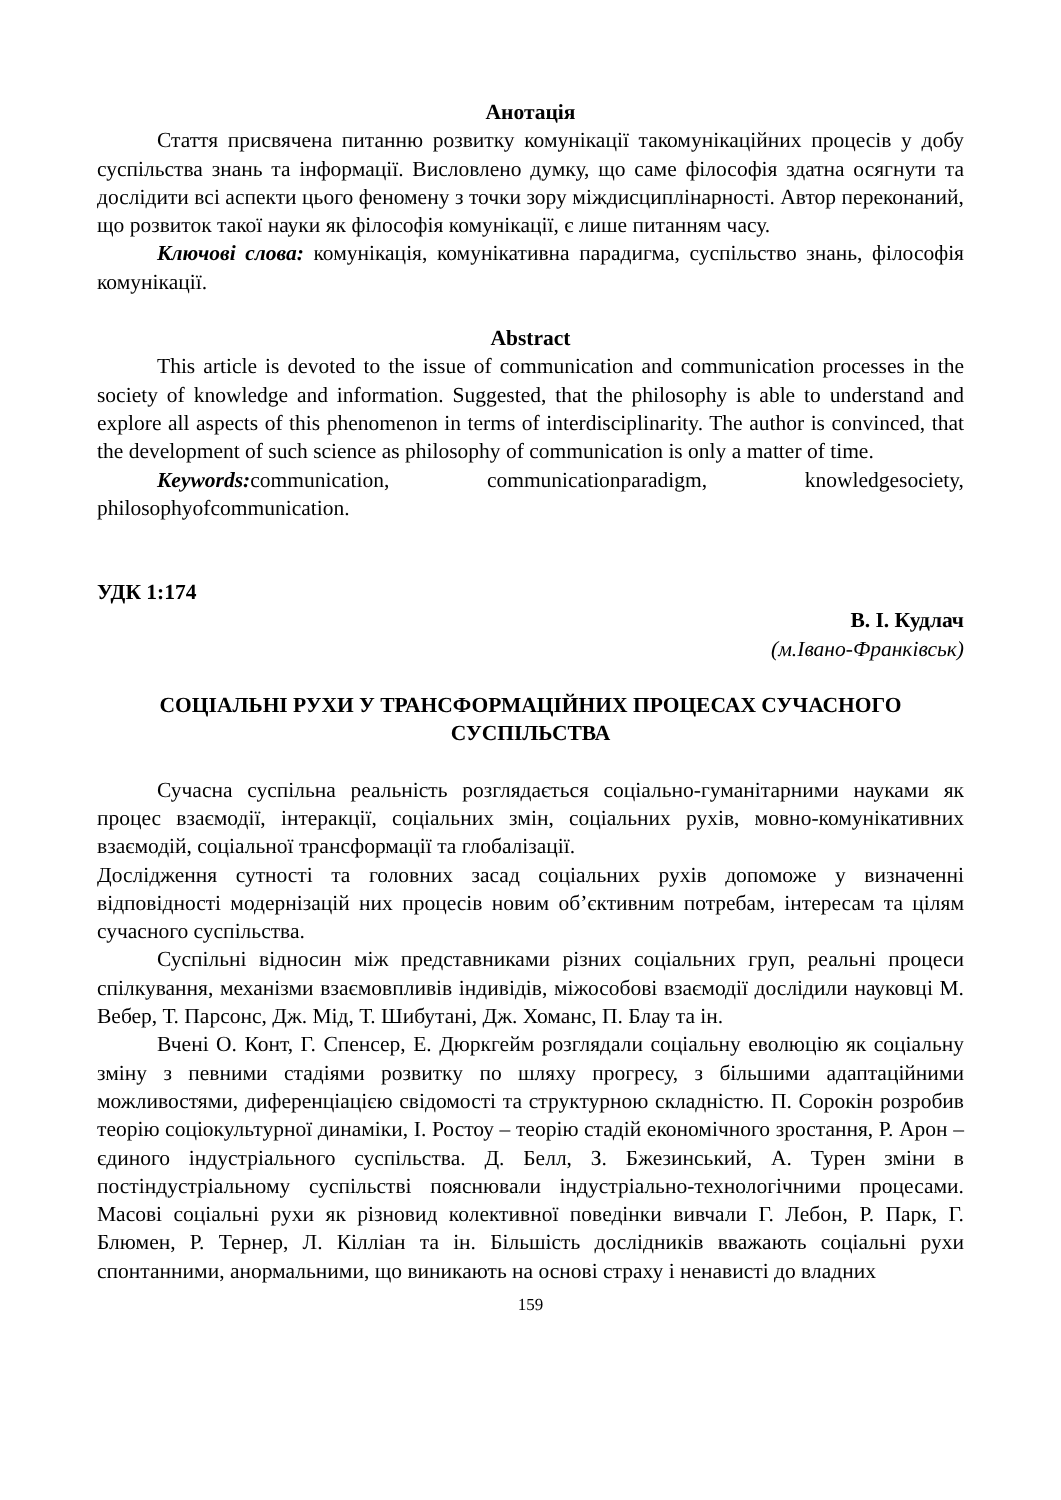Анотація
Стаття присвячена питанню розвитку комунікації такомунікаційних процесів у добу суспільства знань та інформації. Висловлено думку, що саме філософія здатна осягнути та дослідити всі аспекти цього феномену з точки зору міждисциплінарності. Автор переконаний, що розвиток такої науки як філософія комунікації, є лише питанням часу.
Ключові слова: комунікація, комунікативна парадигма, суспільство знань, філософія комунікації.
Abstract
This article is devoted to the issue of communication and communication processes in the society of knowledge and information. Suggested, that the philosophy is able to understand and explore all aspects of this phenomenon in terms of interdisciplinarity. The author is convinced, that the development of such science as philosophy of communication is only a matter of time.
Keywords: communication, communicationparadigm, knowledgesociety, philosophyofcommunication.
УДК 1:174
В. І. Кудлач
(м.Івано-Франківськ)
СОЦІАЛЬНІ РУХИ У ТРАНСФОРМАЦІЙНИХ ПРОЦЕСАХ СУЧАСНОГО СУСПІЛЬСТВА
Сучасна суспільна реальність розглядається соціально-гуманітарними науками як процес взаємодії, інтеракції, соціальних змін, соціальних рухів, мовно-комунікативних взаємодій, соціальної трансформації та глобалізації.
Дослідження сутності та головних засад соціальних рухів допоможе у визначенні відповідності модернізацій них процесів новим об’єктивним потребам, інтересам та цілям сучасного суспільства.
Суспільні відносин між представниками різних соціальних груп, реальні процеси спілкування, механізми взаємовпливів індивідів, міжособові взаємодії дослідили науковці М. Вебер, Т. Парсонс, Дж. Мід, Т. Шибутані, Дж. Хоманс, П. Блау та ін.
Вчені О. Конт, Г. Спенсер, Е. Дюркгейм розглядали соціальну еволюцію як соціальну зміну з певними стадіями розвитку по шляху прогресу, з більшими адаптаційними можливостями, диференціацією свідомості та структурною складністю. П. Сорокін розробив теорію соціокультурної динаміки, І. Ростоу – теорію стадій економічного зростання, Р. Арон – єдиного індустріального суспільства. Д. Белл, З. Бжезинський, А. Турен зміни в постіндустріальному суспільстві пояснювали індустріально-технологічними процесами. Масові соціальні рухи як різновид колективної поведінки вивчали Г. Лебон, Р. Парк, Г. Блюмен, Р. Тернер, Л. Кілліан та ін. Більшість дослідників вважають соціальні рухи спонтанними, анормальними, що виникають на основі страху і ненависті до владних
159